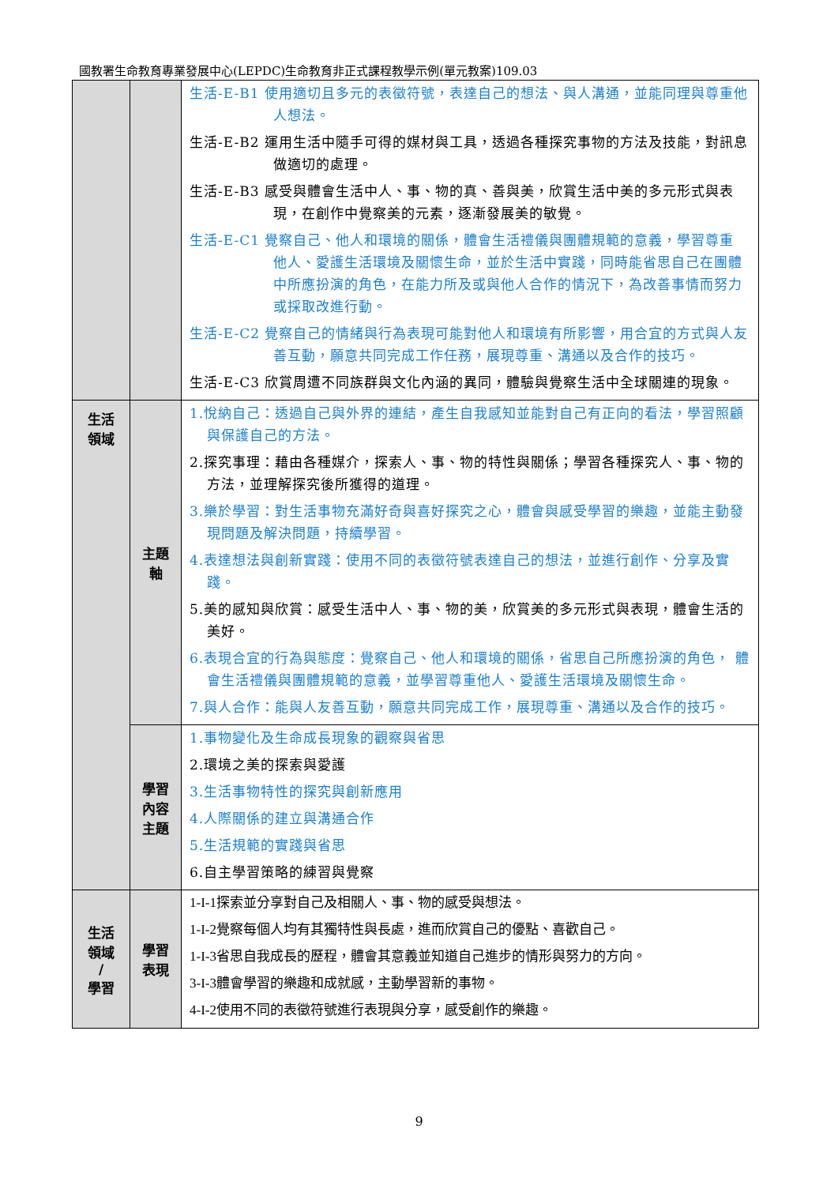國教署生命教育專業發展中心(LEPDC)生命教育非正式課程教學示例(單元教案)109.03
| | | 生活-E-B1 使用適切且多元的表徵符號，表達自己的想法、與人溝通，並能同理與尊重他人想法。 生活-E-B2 運用生活中隨手可得的媒材與工具，透過各種探究事物的方法及技能，對訊息做適切的處理。 生活-E-B3 感受與體會生活中人、事、物的真、善與美，欣賞生活中美的多元形式與表現，在創作中覺察美的元素，逐漸發展美的敏覺。 生活-E-C1 覺察自己、他人和環境的關係，體會生活禮儀與團體規範的意義，學習尊重 他人、愛護生活環境及關懷生命，並於生活中實踐，同時能省思自己在團體中所應扮演的角色，在能力所及或與他人合作的情況下，為改善事情而努力或採取改進行動。 生活-E-C2 覺察自己的情緒與行為表現可能對他人和環境有所影響，用合宜的方式與人友善互動，願意共同完成工作任務，展現尊重、溝通以及合作的技巧。 生活-E-C3 欣賞周遭不同族群與文化內涵的異同，體驗與覺察生活中全球關連的現象。 |
| 生活 領域 | 主題 軸 | 1.悅納自己：透過自己與外界的連結，產生自我感知並能對自己有正向的看法，學習照顧與保護自己的方法。 2.探究事理：藉由各種媒介，探索人、事、物的特性與關係；學習各種探究人、事、物的方法，並理解探究後所獲得的道理。 3.樂於學習：對生活事物充滿好奇與喜好探究之心，體會與感受學習的樂趣，並能主動發現問題及解決問題，持續學習。 4.表達想法與創新實踐：使用不同的表徵符號表達自己的想法，並進行創作、分享及實踐。 5.美的感知與欣賞：感受生活中人、事、物的美，欣賞美的多元形式與表現，體會生活的美好。 6.表現合宜的行為與態度：覺察自己、他人和環境的關係，省思自己所應扮演的角色， 體會生活禮儀與團體規範的意義，並學習尊重他人、愛護生活環境及關懷生命。 7.與人合作：能與人友善互動，願意共同完成工作，展現尊重、溝通以及合作的技巧。 |
| | 學習 內容 主題 | 1.事物變化及生命成長現象的觀察與省思 2.環境之美的探索與愛護 3.生活事物特性的探究與創新應用 4.人際關係的建立與溝通合作 5.生活規範的實踐與省思 6.自主學習策略的練習與覺察 |
| 生活 領域 / 學習 | 學習 表現 | 1-I-1探索並分享對自己及相關人、事、物的感受與想法。 1-I-2覺察每個人均有其獨特性與長處，進而欣賞自己的優點、喜歡自己。 1-I-3省思自我成長的歷程，體會其意義並知道自己進步的情形與努力的方向。 3-I-3體會學習的樂趣和成就感，主動學習新的事物。 4-I-2使用不同的表徵符號進行表現與分享，感受創作的樂趣。 |
9